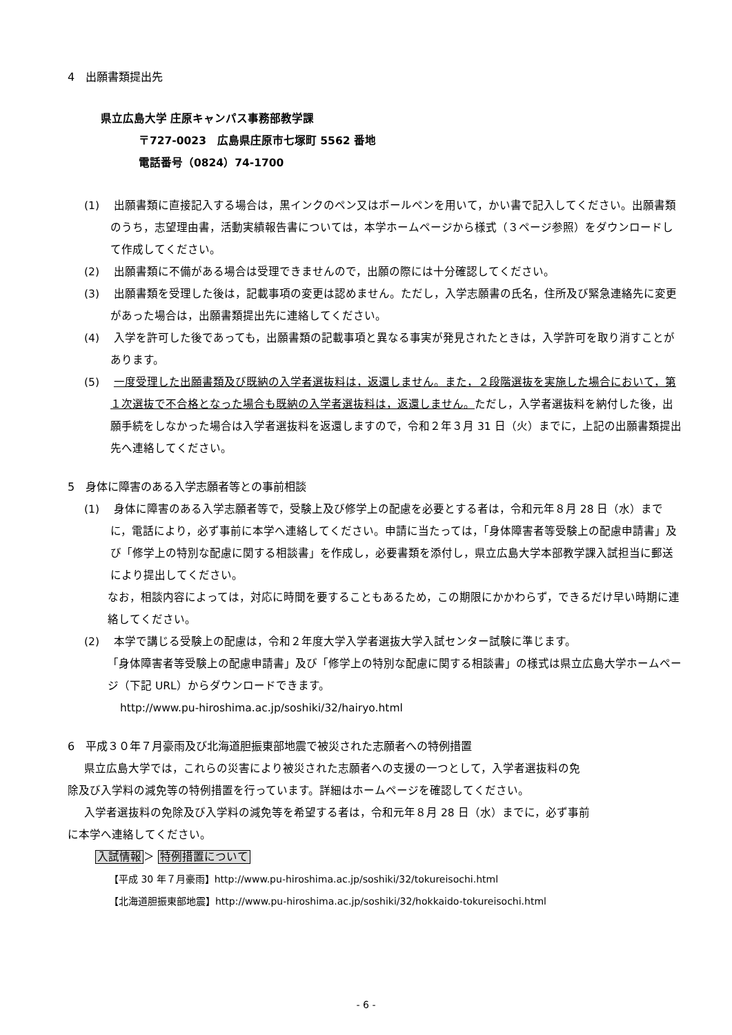4　出願書類提出先
県立広島大学 庄原キャンパス事務部教学課
〒727-0023　広島県庄原市七塚町 5562 番地
電話番号（0824）74-1700
(1)　 出願書類に直接記入する場合は，黒インクのペン又はボールペンを用いて，かい書で記入してください。出願書類のうち，志望理由書，活動実績報告書については，本学ホームページから様式（３ページ参照）をダウンロードして作成してください。
(2)　 出願書類に不備がある場合は受理できませんので，出願の際には十分確認してください。
(3)　 出願書類を受理した後は，記載事項の変更は認めません。ただし，入学志願書の氏名，住所及び緊急連絡先に変更があった場合は，出願書類提出先に連絡してください。
(4)　 入学を許可した後であっても，出願書類の記載事項と異なる事実が発見されたときは，入学許可を取り消すことがあります。
(5)　 一度受理した出願書類及び既納の入学者選抜料は，返還しません。また，２段階選抜を実施した場合において，第１次選抜で不合格となった場合も既納の入学者選抜料は，返還しません。ただし，入学者選抜料を納付した後，出願手続をしなかった場合は入学者選抜料を返還しますので，令和２年３月 31 日（火）までに，上記の出願書類提出先へ連絡してください。
5　身体に障害のある入学志願者等との事前相談
(1)　 身体に障害のある入学志願者等で，受験上及び修学上の配慮を必要とする者は，令和元年８月 28 日（水）までに，電話により，必ず事前に本学へ連絡してください。申請に当たっては，「身体障害者等受験上の配慮申請書」及び「修学上の特別な配慮に関する相談書」を作成し，必要書類を添付し，県立広島大学本部教学課入試担当に郵送により提出してください。
なお，相談内容によっては，対応に時間を要することもあるため，この期限にかかわらず，できるだけ早い時期に連絡してください。
(2)　 本学で講じる受験上の配慮は，令和２年度大学入学者選抜大学入試センター試験に準じます。
「身体障害者等受験上の配慮申請書」及び「修学上の特別な配慮に関する相談書」の様式は県立広島大学ホームページ（下記 URL）からダウンロードできます。
http://www.pu-hiroshima.ac.jp/soshiki/32/hairyo.html
6　平成３０年７月豪雨及び北海道胆振東部地震で被災された志願者への特例措置
県立広島大学では，これらの災害により被災された志願者への支援の一つとして，入学者選抜料の免
除及び入学料の減免等の特例措置を行っています。詳細はホームページを確認してください。
入学者選抜料の免除及び入学料の減免等を希望する者は，令和元年８月 28 日（水）までに，必ず事前
に本学へ連絡してください。
入試情報＞ 特例措置について
【平成 30 年７月豪雨】http://www.pu-hiroshima.ac.jp/soshiki/32/tokureisochi.html
【北海道胆振東部地震】http://www.pu-hiroshima.ac.jp/soshiki/32/hokkaido-tokureisochi.html
- 6 -